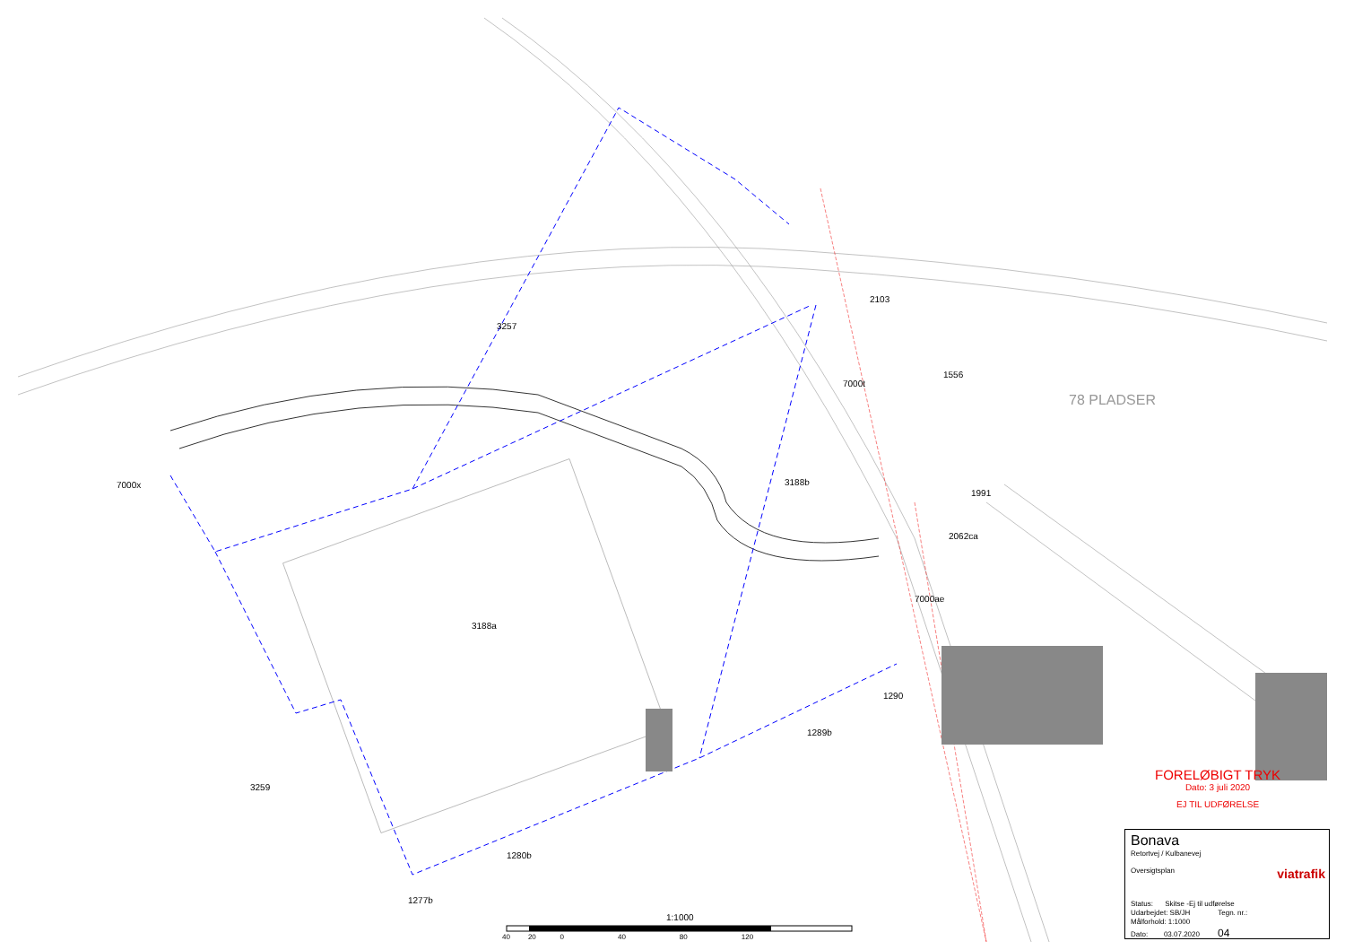3257
2103
7000t
1556
78 PLADSER
7000x 3188b
1991
2062ca
7000ae
3188a
1290
1289b
3259
1280b
1277b
1:1000
40 20 0 40 80 120
FORELØBIGT TRYK
Dato: 3 juli 2020
EJ TIL UDFØRELSE
Bonava
Retortvej / Kulbanevej
Oversigtsplan
Status: Skitse -Ej til udførelse
Udarbejdet: SB/JH Tegn. nr.:
Målforhold: 1:1000
Dato: 03.07.2020 04
viatrafik